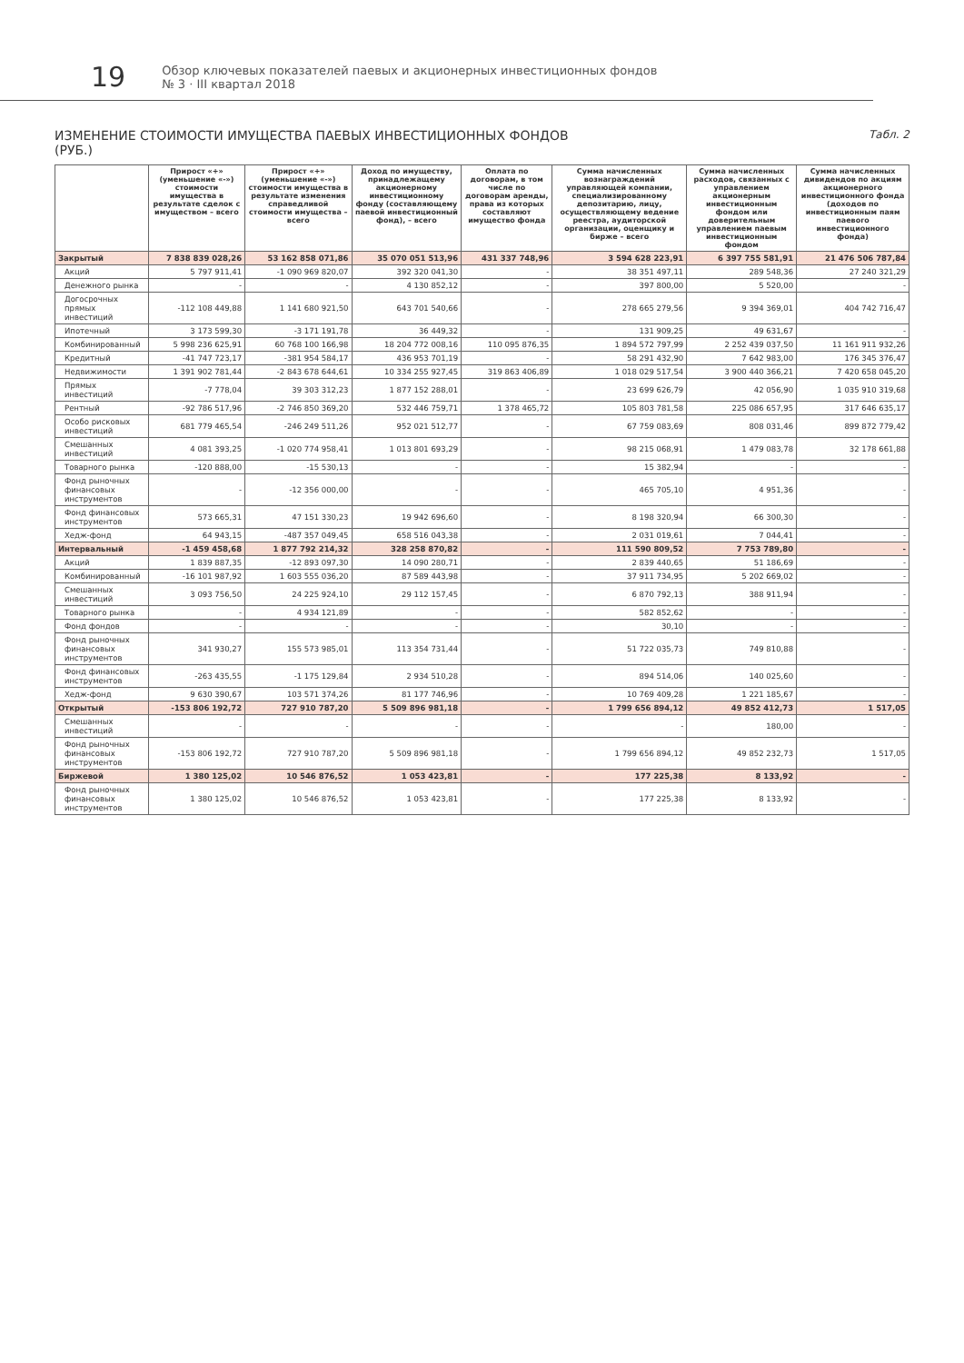19
Обзор ключевых показателей паевых и акционерных инвестиционных фондов
№ 3 · III квартал 2018
ИЗМЕНЕНИЕ СТОИМОСТИ ИМУЩЕСТВА ПАЕВЫХ ИНВЕСТИЦИОННЫХ ФОНДОВ
(РУБ.)
Табл. 2
| | Прирост «+» (уменьшение «-») стоимости имущества в результате сделок с имуществом – всего | Прирост «+» (уменьшение «-») стоимости имущества в результате изменения справедливой стоимости имущества – всего | Доход по имуществу, принадлежащему акционерному инвестиционному фонду (составляющему паевой инвестиционный фонд), – всего | Оплата по договорам, в том числе по договорам аренды, права из которых составляют имущество фонда | Сумма начисленных вознаграждений управляющей компании, специализированному депозитарию, лицу, осуществляющему ведение реестра, аудиторской организации, оценщику и бирже – всего | Сумма начисленных расходов, связанных с управлением акционерным инвестиционным фондом или доверительным управлением паевым инвестиционным фондом | Сумма начисленных дивидендов по акциям акционерного инвестиционного фонда (доходов по инвестиционным паям паевого инвестиционного фонда) |
| --- | --- | --- | --- | --- | --- | --- | --- |
| Закрытый | 7 838 839 028,26 | 53 162 858 071,86 | 35 070 051 513,96 | 431 337 748,96 | 3 594 628 223,91 | 6 397 755 581,91 | 21 476 506 787,84 |
| Акций | 5 797 911,41 | -1 090 969 820,07 | 392 320 041,30 | - | 38 351 497,11 | 289 548,36 | 27 240 321,29 |
| Денежного рынка | - | - | 4 130 852,12 | - | 397 800,00 | 5 520,00 | - |
| Догосрочных прямых инвестиций | -112 108 449,88 | 1 141 680 921,50 | 643 701 540,66 | - | 278 665 279,56 | 9 394 369,01 | 404 742 716,47 |
| Ипотечный | 3 173 599,30 | -3 171 191,78 | 36 449,32 | - | 131 909,25 | 49 631,67 | - |
| Комбинированный | 5 998 236 625,91 | 60 768 100 166,98 | 18 204 772 008,16 | 110 095 876,35 | 1 894 572 797,99 | 2 252 439 037,50 | 11 161 911 932,26 |
| Кредитный | -41 747 723,17 | -381 954 584,17 | 436 953 701,19 | - | 58 291 432,90 | 7 642 983,00 | 176 345 376,47 |
| Недвижимости | 1 391 902 781,44 | -2 843 678 644,61 | 10 334 255 927,45 | 319 863 406,89 | 1 018 029 517,54 | 3 900 440 366,21 | 7 420 658 045,20 |
| Прямых инвестиций | -7 778,04 | 39 303 312,23 | 1 877 152 288,01 | - | 23 699 626,79 | 42 056,90 | 1 035 910 319,68 |
| Рентный | -92 786 517,96 | -2 746 850 369,20 | 532 446 759,71 | 1 378 465,72 | 105 803 781,58 | 225 086 657,95 | 317 646 635,17 |
| Особо рисковых инвестиций | 681 779 465,54 | -246 249 511,26 | 952 021 512,77 | - | 67 759 083,69 | 808 031,46 | 899 872 779,42 |
| Смешанных инвестиций | 4 081 393,25 | -1 020 774 958,41 | 1 013 801 693,29 | - | 98 215 068,91 | 1 479 083,78 | 32 178 661,88 |
| Товарного рынка | -120 888,00 | -15 530,13 | - | - | 15 382,94 | - | - |
| Фонд рыночных финансовых инструментов | - | -12 356 000,00 | - | - | 465 705,10 | 4 951,36 | - |
| Фонд финансовых инструментов | 573 665,31 | 47 151 330,23 | 19 942 696,60 | - | 8 198 320,94 | 66 300,30 | - |
| Хедж-фонд | 64 943,15 | -487 357 049,45 | 658 516 043,38 | - | 2 031 019,61 | 7 044,41 | - |
| Интервальный | -1 459 458,68 | 1 877 792 214,32 | 328 258 870,82 | - | 111 590 809,52 | 7 753 789,80 | - |
| Акций | 1 839 887,35 | -12 893 097,30 | 14 090 280,71 | - | 2 839 440,65 | 51 186,69 | - |
| Комбинированный | -16 101 987,92 | 1 603 555 036,20 | 87 589 443,98 | - | 37 911 734,95 | 5 202 669,02 | - |
| Смешанных инвестиций | 3 093 756,50 | 24 225 924,10 | 29 112 157,45 | - | 6 870 792,13 | 388 911,94 | - |
| Товарного рынка | - | 4 934 121,89 | - | - | 582 852,62 | - | - |
| Фонд фондов | - | - | - | - | 30,10 | - | - |
| Фонд рыночных финансовых инструментов | 341 930,27 | 155 573 985,01 | 113 354 731,44 | - | 51 722 035,73 | 749 810,88 | - |
| Фонд финансовых инструментов | -263 435,55 | -1 175 129,84 | 2 934 510,28 | - | 894 514,06 | 140 025,60 | - |
| Хедж-фонд | 9 630 390,67 | 103 571 374,26 | 81 177 746,96 | - | 10 769 409,28 | 1 221 185,67 | - |
| Открытый | -153 806 192,72 | 727 910 787,20 | 5 509 896 981,18 | - | 1 799 656 894,12 | 49 852 412,73 | 1 517,05 |
| Смешанных инвестиций | - | - | - | - | - | 180,00 | - |
| Фонд рыночных финансовых инструментов | -153 806 192,72 | 727 910 787,20 | 5 509 896 981,18 | - | 1 799 656 894,12 | 49 852 232,73 | 1 517,05 |
| Биржевой | 1 380 125,02 | 10 546 876,52 | 1 053 423,81 | - | 177 225,38 | 8 133,92 | - |
| Фонд рыночных финансовых инструментов | 1 380 125,02 | 10 546 876,52 | 1 053 423,81 | - | 177 225,38 | 8 133,92 | - |